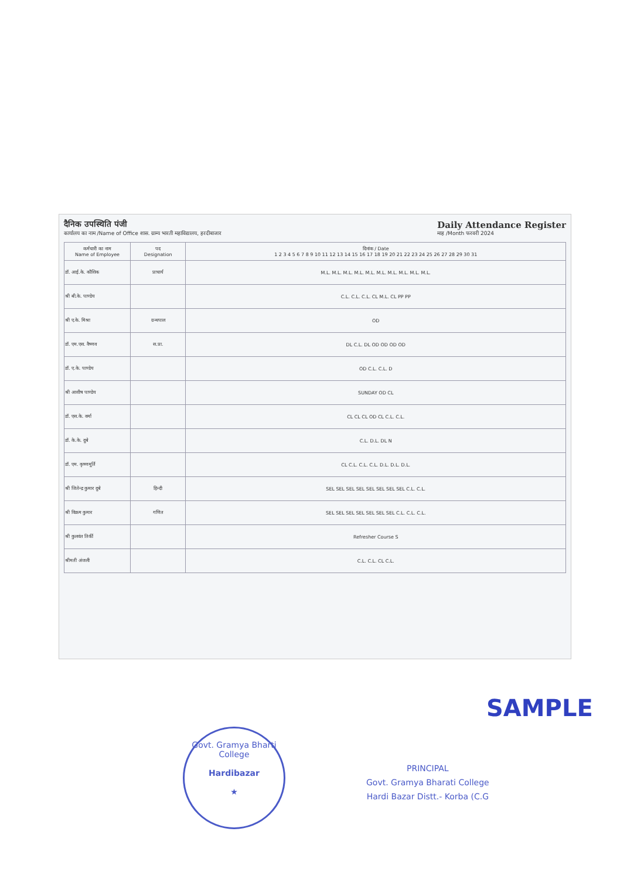दैनिक उपस्थिति पंजी
कार्यालय का नाम /Name of Office शास. ग्राम्य भारती महाविद्यालय, हरदीबाजार
Daily Attendance Register
माह /Month फरवरी 2024
| कर्मचारी का नाम Name of Employee | पद Designation | दिनांक / Date 1 2 3 4 5 6 7 8 9 10 11 12 13 14 15 16 17 18 19 20 21 22 23 24 25 26 27 28 29 30 31 |
| --- | --- | --- |
| डॉ. आई.के. कौशिक | प्राचार्य | M.L. M.L. M.L. M.L. M.L. M.L. M.L. M.L. M.L. M.L. |
| श्री बी.के. पाण्डेय | | C.L. C.L. C.L. CL M.L. CL PP PP |
| श्री ए.के. मिश्रा | ग्रन्थपाल | OD |
| डॉ. एम.एस. वैष्णव | स.प्रा. | DL C.L. DL OD OD OD OD |
| डॉ. ए.के. पाण्डेय | | OD C.L. C.L. D |
| श्री आशीष पाण्डेय | | SUNDAY OD CL |
| डॉ. एस.के. वर्मा | | CL CL CL OD CL C.L. C.L. |
| डॉ. के.के. दुबे | | C.L. D.L. DL N |
| डॉ. एम. कृष्णमूर्ति | | CL C.L. C.L. C.L. D.L. D.L. D.L. |
| श्री जितेन्द्र कुमार दुबे | हिन्दी | SEL SEL SEL SEL SEL SEL SEL SEL C.L. C.L. |
| श्री विक्रम कुमार | गणित | SEL SEL SEL SEL SEL SEL SEL C.L. C.L. C.L. |
| श्री कुलवंत तिर्की | | Refresher Course S |
| श्रीमती अंजली | | C.L. C.L. CL C.L. |
SAMPLE
Govt. Gramya Bharti College
Hardibazar
★
PRINCIPAL
Govt. Gramya Bharati College
Hardi Bazar Distt.- Korba (C.G